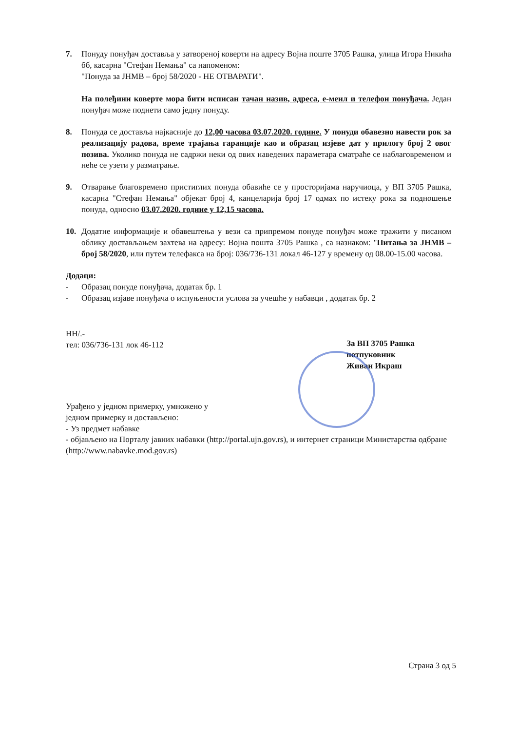7. Понуду понуђач доставља у затвореној коверти на адресу Војна поште 3705 Рашка, улица Игора Никића бб, касарна "Стефан Немања" са напоменом:
"Понуда за ЈНМВ – број 58/2020 - НЕ ОТВАРАТИ".
На полеђини коверте мора бити исписан тачан назив, адреса, е-меил и телефон понуђача. Један понуђач може поднети само једну понуду.
8. Понуда се доставља најкасније до 12,00 часова 03.07.2020. године. У понуди обавезно навести рок за реализацију радова, време трајања гаранције као и образац изјеве дат у прилогу број 2 овог позива. Уколико понуда не садржи неки од ових наведених параметара сматраће се наблаговременом и неће се узети у разматрање.
9. Отварање благовремено пристиглих понуда обавиће се у просторијама наручиоца, у ВП 3705 Рашка, касарна "Стефан Немања" објекат број 4, канцеларија број 17 одмах по истеку рока за подношење понуда, односно 03.07.2020. године у 12,15 часова.
10. Додатне информације и обавештења у вези са припремом понуде понуђач може тражити у писаном облику достављањем захтева на адресу: Војна пошта 3705 Рашка , са назнаком: "Питања за ЈНМВ – број 58/2020, или путем телефакса на број: 036/736-131 локал 46-127 у времену од 08.00-15.00 часова.
Додаци:
- Образац понуде понуђача, додатак бр. 1
- Образац изјаве понуђача о испуњености услова за учешће у набавци , додатак бр. 2
НН/.-
тел: 036/736-131 лок 46-112
За ВП 3705 Рашка
потпуковник
Живан Икраш
Урађено у једном примерку, умножено у
једном примерку и достављено:
- Уз предмет набавке
- објављено на Порталу јавних набавки (http://portal.ujn.gov.rs), и интернет страници Министарства одбране (http://www.nabavke.mod.gov.rs)
Страна 3 од 5